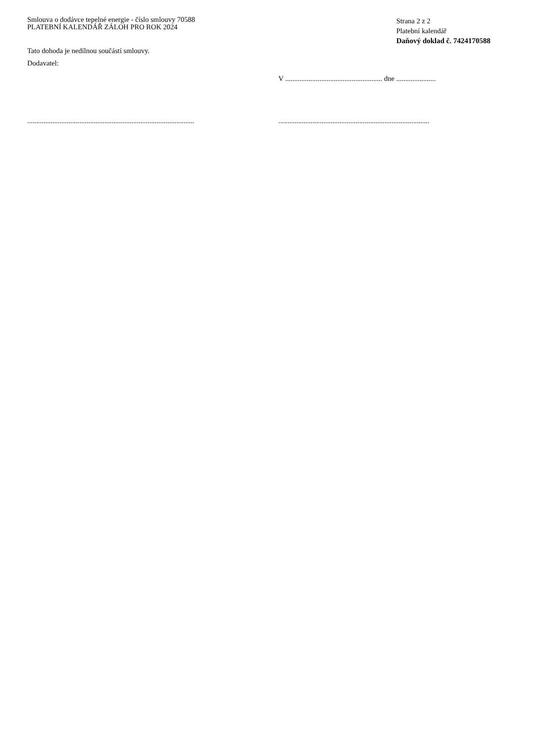Smlouva o dodávce tepelné energie - číslo smlouvy 70588
PLATEBNÍ KALENDÁŘ ZÁLOH PRO ROK 2024
Strana 2 z 2
Platební kalendář
Daňový doklad č. 7424170588
Tato dohoda je nedílnou součástí smlouvy.
Dodavatel:
V ...................................................... dne ......................
.............................................................................................
....................................................................................